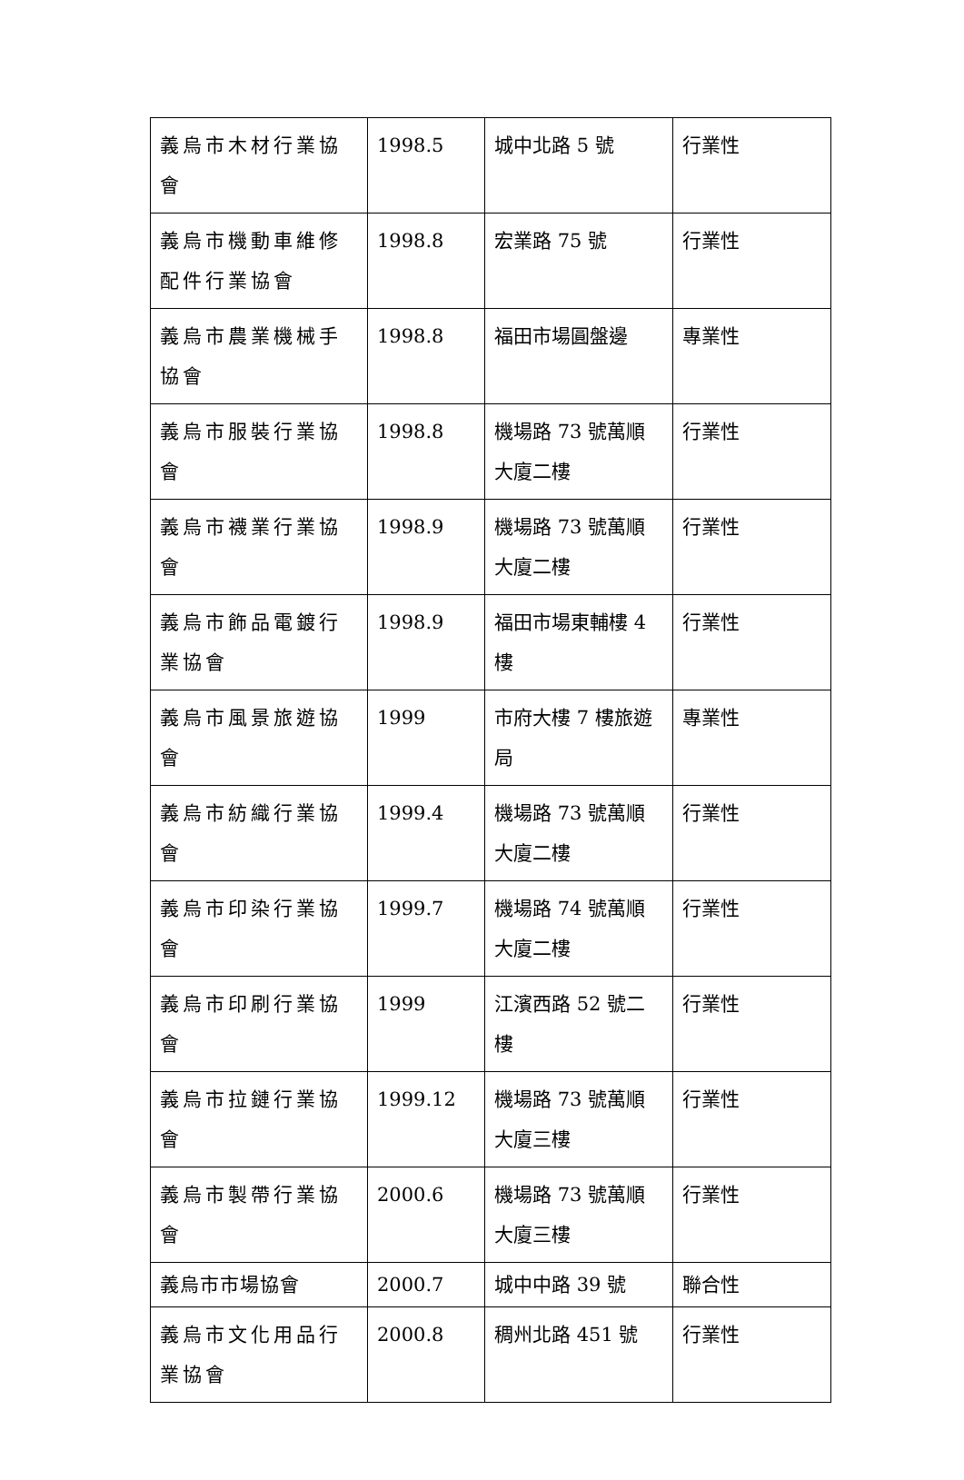| 義烏市木材行業協會 | 1998.5 | 城中北路 5 號 | 行業性 |
| 義烏市機動車維修配件行業協會 | 1998.8 | 宏業路 75 號 | 行業性 |
| 義烏市農業機械手協會 | 1998.8 | 福田市場圓盤邊 | 專業性 |
| 義烏市服裝行業協會 | 1998.8 | 機場路 73 號萬順大廈二樓 | 行業性 |
| 義烏市襪業行業協會 | 1998.9 | 機場路 73 號萬順大廈二樓 | 行業性 |
| 義烏市飾品電鍍行業協會 | 1998.9 | 福田市場東輔樓 4 樓 | 行業性 |
| 義烏市風景旅遊協會 | 1999 | 市府大樓 7 樓旅遊局 | 專業性 |
| 義烏市紡織行業協會 | 1999.4 | 機場路 73 號萬順大廈二樓 | 行業性 |
| 義烏市印染行業協會 | 1999.7 | 機場路 74 號萬順大廈二樓 | 行業性 |
| 義烏市印刷行業協會 | 1999 | 江濱西路 52 號二樓 | 行業性 |
| 義烏市拉鏈行業協會 | 1999.12 | 機場路 73 號萬順大廈三樓 | 行業性 |
| 義烏市製帶行業協會 | 2000.6 | 機場路 73 號萬順大廈三樓 | 行業性 |
| 義烏市市場協會 | 2000.7 | 城中中路 39 號 | 聯合性 |
| 義烏市文化用品行業協會 | 2000.8 | 稠州北路 451 號 | 行業性 |